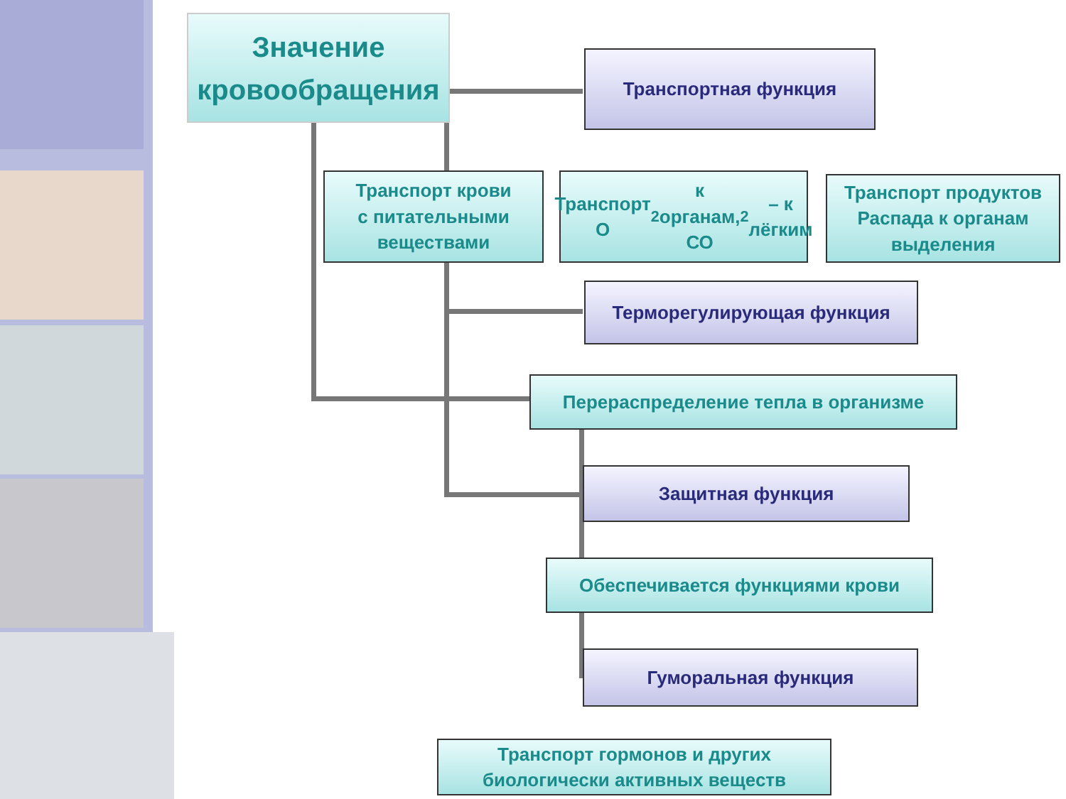Значение
кровообращения
Транспортная функция
Транспорт крови
с питательными
веществами
Транспорт О<sub>2</sub> к органам,
СО<sub>2</sub> – к лёгким
Транспорт продуктов
Распада к органам
выделения
Терморегулирующая функция
Перераспределение тепла в организме
Защитная функция
Обеспечивается функциями крови
Гуморальная функция
Транспорт гормонов и других
биологически активных веществ